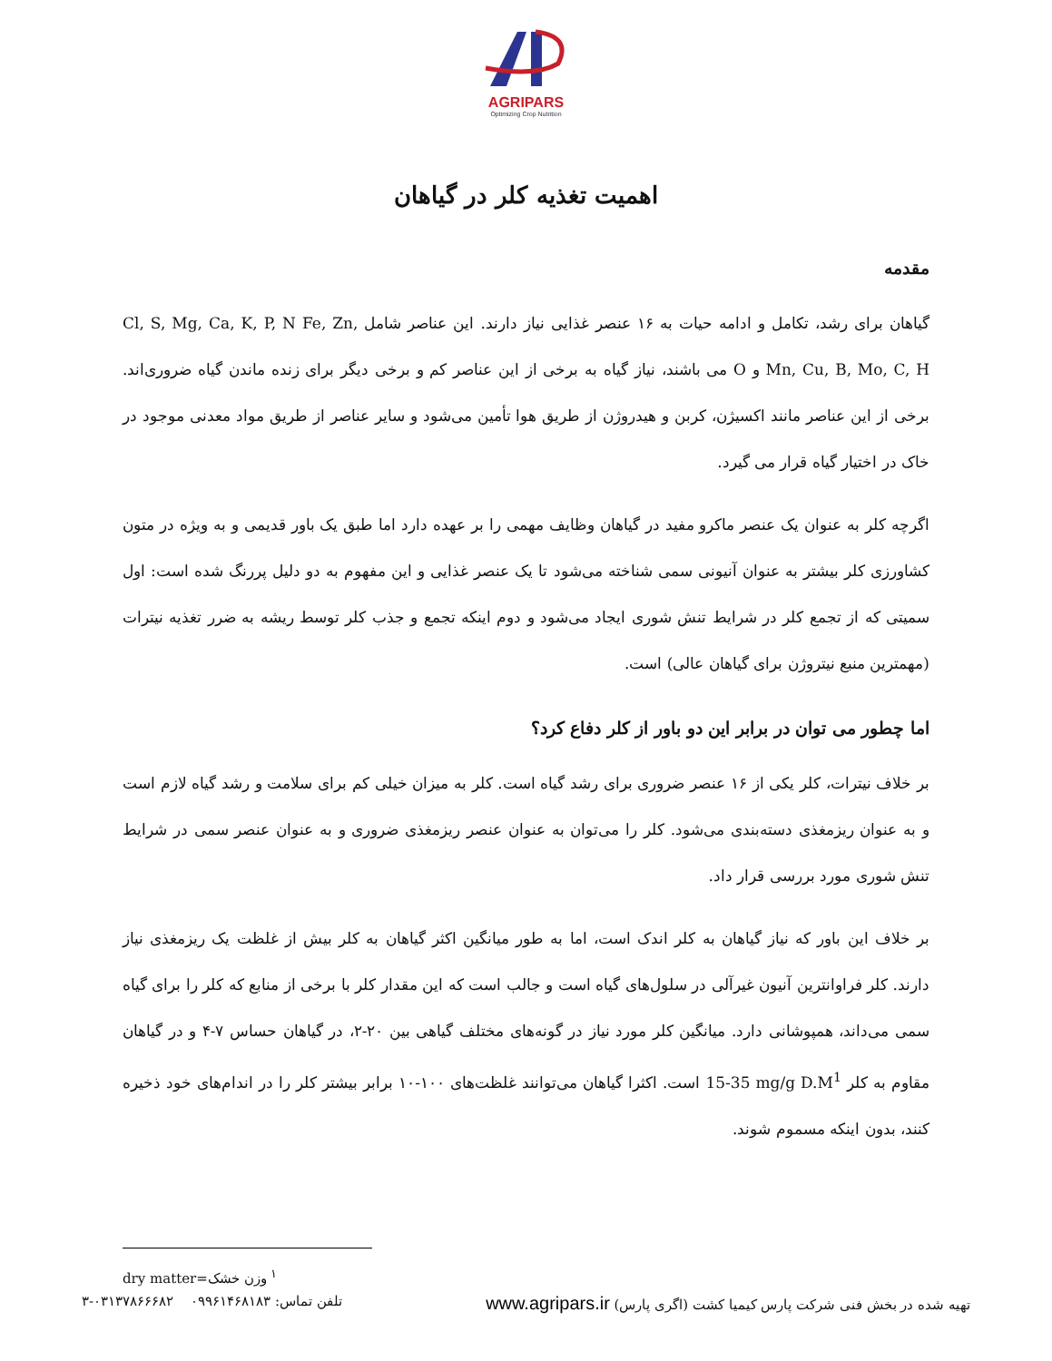AGRIPARS
Optimizing Crop Nutrition
اهمیت تغذیه کلر در گیاهان
مقدمه
گیاهان برای رشد، تکامل و ادامه حیات به ۱۶ عنصر غذایی نیاز دارند. این عناصر شامل Cl, S, Mg, Ca, K, P, N Fe, Zn, Mn, Cu, B, Mo, C, H و O می باشند، نیاز گیاه به برخی از این عناصر کم و برخی دیگر برای زنده ماندن گیاه ضروری‌اند. برخی از این عناصر مانند اکسیژن، کربن و هیدروژن از طریق هوا تأمین می‌شود و سایر عناصر از طریق مواد معدنی موجود در خاک در اختیار گیاه قرار می گیرد.
اگرچه کلر به عنوان یک عنصر ماکرو مفید در گیاهان وظایف مهمی را بر عهده دارد اما طبق یک باور قدیمی و به ویژه در متون کشاورزی کلر بیشتر به عنوان آنیونی سمی شناخته می‌شود تا یک عنصر غذایی و این مفهوم به دو دلیل پررنگ شده است: اول سمیتی که از تجمع کلر در شرایط تنش شوری ایجاد می‌شود و دوم اینکه تجمع و جذب کلر توسط ریشه به ضرر تغذیه نیترات (مهمترین منبع نیتروژن برای گیاهان عالی) است.
اما چطور می توان در برابر این دو باور از کلر دفاع کرد؟
بر خلاف نیترات، کلر یکی از ۱۶ عنصر ضروری برای رشد گیاه است. کلر به میزان خیلی کم برای سلامت و رشد گیاه لازم است و به عنوان ریزمغذی دسته‌بندی می‌شود. کلر را می‌توان به عنوان عنصر ریزمغذی ضروری و به عنوان عنصر سمی در شرایط تنش شوری مورد بررسی قرار داد.
بر خلاف این باور که نیاز گیاهان به کلر اندک است، اما به طور میانگین اکثر گیاهان به کلر بیش از غلظت یک ریزمغذی نیاز دارند. کلر فراوانترین آنیون غیرآلی در سلول‌های گیاه است و جالب است که این مقدار کلر با برخی از منابع که کلر را برای گیاه سمی می‌داند، همپوشانی دارد. میانگین کلر مورد نیاز در گونه‌های مختلف گیاهی بین ۲۰-۲، در گیاهان حساس ۷-۴ و در گیاهان مقاوم به کلر 15-35 mg/g D.M<sup>1</sup> است. اکثرا گیاهان می‌توانند غلظت‌های ۱۰۰-۱۰ برابر بیشتر کلر را در اندام‌های خود ذخیره کنند، بدون اینکه مسموم شوند.
<sup>۱</sup> وزن خشک=dry matter
تهیه شده در بخش فنی شرکت پارس کیمیا کشت (اگری پارس) www.agripars.ir تلفن تماس: ۰۹۹۶۱۴۶۸۱۸۳ ۰۳۱۳۷۸۶۶۶۸۲-۳